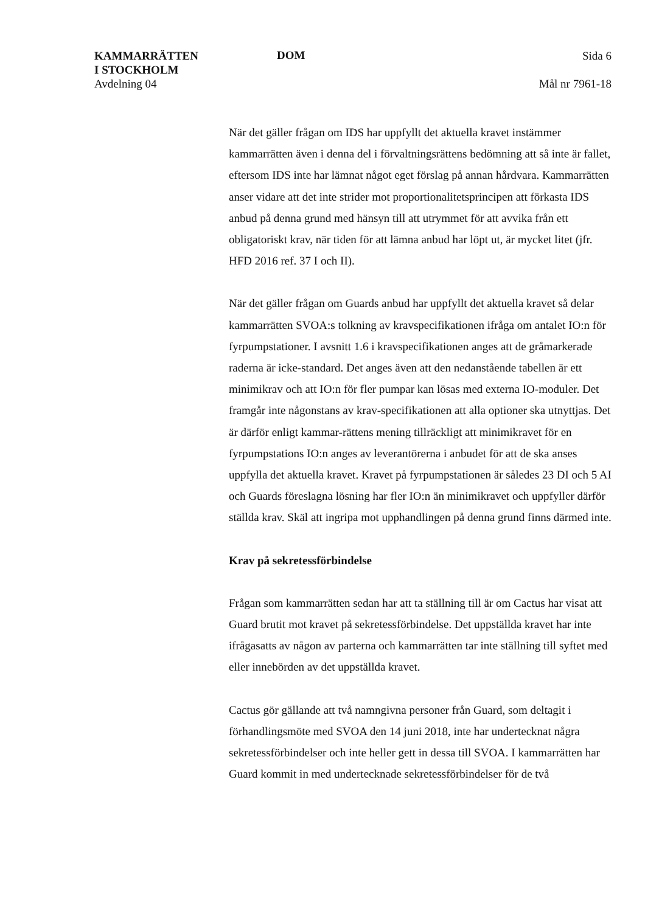KAMMARRÄTTEN
I STOCKHOLM
Avdelning 04
DOM
Sida 6
Mål nr 7961-18
När det gäller frågan om IDS har uppfyllt det aktuella kravet instämmer kammarrätten även i denna del i förvaltningsrättens bedömning att så inte är fallet, eftersom IDS inte har lämnat något eget förslag på annan hårdvara. Kammarrätten anser vidare att det inte strider mot proportionalitetsprincipen att förkasta IDS anbud på denna grund med hänsyn till att utrymmet för att avvika från ett obligatoriskt krav, när tiden för att lämna anbud har löpt ut, är mycket litet (jfr. HFD 2016 ref. 37 I och II).
När det gäller frågan om Guards anbud har uppfyllt det aktuella kravet så delar kammarrätten SVOA:s tolkning av kravspecifikationen ifråga om antalet IO:n för fyrpumpstationer. I avsnitt 1.6 i kravspecifikationen anges att de gråmarkerade raderna är icke-standard. Det anges även att den nedanstående tabellen är ett minimikrav och att IO:n för fler pumpar kan lösas med externa IO-moduler. Det framgår inte någonstans av krav-specifikationen att alla optioner ska utnyttjas. Det är därför enligt kammar-rättens mening tillräckligt att minimikravet för en fyrpumpstations IO:n anges av leverantörerna i anbudet för att de ska anses uppfylla det aktuella kravet. Kravet på fyrpumpstationen är således 23 DI och 5 AI och Guards föreslagna lösning har fler IO:n än minimikravet och uppfyller därför ställda krav. Skäl att ingripa mot upphandlingen på denna grund finns därmed inte.
Krav på sekretessförbindelse
Frågan som kammarrätten sedan har att ta ställning till är om Cactus har visat att Guard brutit mot kravet på sekretessförbindelse. Det uppställda kravet har inte ifrågasatts av någon av parterna och kammarrätten tar inte ställning till syftet med eller innebörden av det uppställda kravet.
Cactus gör gällande att två namngivna personer från Guard, som deltagit i förhandlingsmöte med SVOA den 14 juni 2018, inte har undertecknat några sekretessförbindelser och inte heller gett in dessa till SVOA. I kammarrätten har Guard kommit in med undertecknade sekretessförbindelser för de två